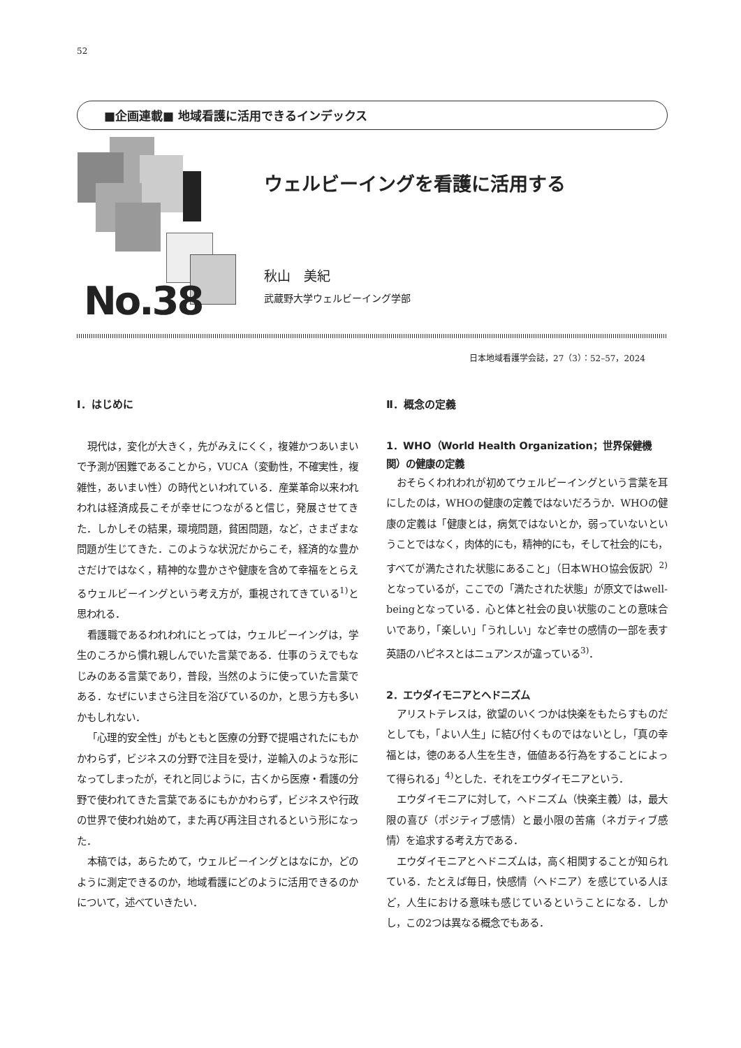52
■企画連載■ 地域看護に活用できるインデックス
No.38
ウェルビーイングを看護に活用する
秋山　美紀
武蔵野大学ウェルビーイング学部
日本地域看護学会誌，27（3）：52–57，2024
Ⅰ．はじめに
現代は，変化が大きく，先がみえにくく，複雑かつあいまいで予測が困難であることから，VUCA（変動性，不確実性，複雑性，あいまい性）の時代といわれている．産業革命以来われわれは経済成長こそが幸せにつながると信じ，発展させてきた．しかしその結果，環境問題，貧困問題，など，さまざまな問題が生じてきた．このような状況だからこそ，経済的な豊かさだけではなく，精神的な豊かさや健康を含めて幸福をとらえるウェルビーイングという考え方が，重視されてきている<sup>1)</sup>と思われる．
看護職であるわれわれにとっては，ウェルビーイングは，学生のころから慣れ親しんでいた言葉である．仕事のうえでもなじみのある言葉であり，普段，当然のように使っていた言葉である．なぜにいまさら注目を浴びているのか，と思う方も多いかもしれない．
「心理的安全性」がもともと医療の分野で提唱されたにもかかわらず，ビジネスの分野で注目を受け，逆輸入のような形になってしまったが，それと同じように，古くから医療・看護の分野で使われてきた言葉であるにもかかわらず，ビジネスや行政の世界で使われ始めて，また再び再注目されるという形になった．
本稿では，あらためて，ウェルビーイングとはなにか，どのように測定できるのか，地域看護にどのように活用できるのかについて，述べていきたい．
Ⅱ．概念の定義
1．WHO（World Health Organization；世界保健機関）の健康の定義
おそらくわれわれが初めてウェルビーイングという言葉を耳にしたのは，WHOの健康の定義ではないだろうか．WHOの健康の定義は「健康とは，病気ではないとか，弱っていないということではなく，肉体的にも，精神的にも，そして社会的にも，すべてが満たされた状態にあること」（日本WHO協会仮訳）<sup>2)</sup>となっているが，ここでの「満たされた状態」が原文ではwell-beingとなっている．心と体と社会の良い状態のことの意味合いであり，「楽しい」「うれしい」など幸せの感情の一部を表す英語のハピネスとはニュアンスが違っている<sup>3)</sup>．
2．エウダイモニアとヘドニズム
アリストテレスは，欲望のいくつかは快楽をもたらすものだとしても，「よい人生」に結び付くものではないとし，「真の幸福とは，徳のある人生を生き，価値ある行為をすることによって得られる」<sup>4)</sup>とした．それをエウダイモニアという．
エウダイモニアに対して，ヘドニズム（快楽主義）は，最大限の喜び（ポジティブ感情）と最小限の苦痛（ネガティブ感情）を追求する考え方である．
エウダイモニアとヘドニズムは，高く相関することが知られている．たとえば毎日，快感情（ヘドニア）を感じている人ほど，人生における意味も感じているということになる．しかし，この2つは異なる概念でもある．